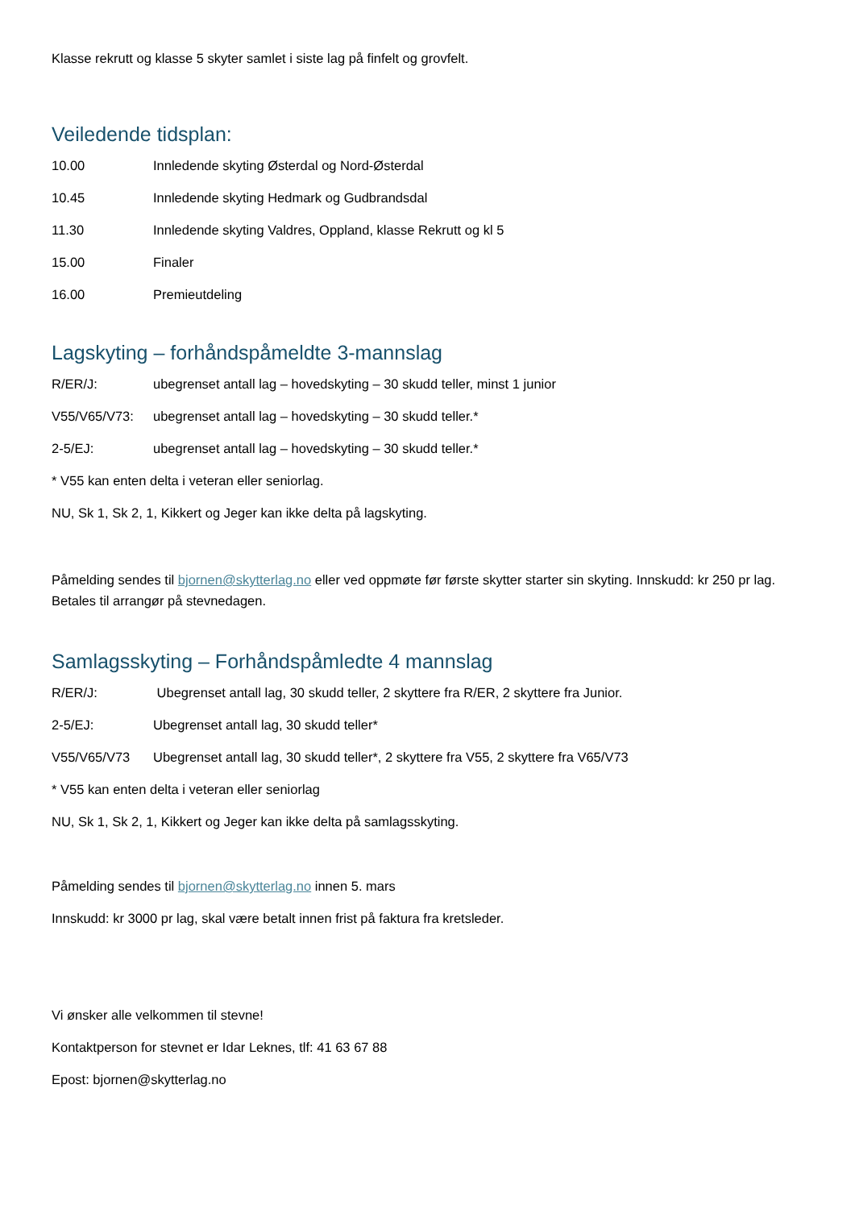Klasse rekrutt og klasse 5 skyter samlet i siste lag på finfelt og grovfelt.
Veiledende tidsplan:
10.00 Innledende skyting Østerdal og Nord-Østerdal
10.45 Innledende skyting Hedmark og Gudbrandsdal
11.30 Innledende skyting Valdres, Oppland, klasse Rekrutt og kl 5
15.00 Finaler
16.00 Premieutdeling
Lagskyting – forhåndspåmeldte 3-mannslag
R/ER/J: ubegrenset antall lag – hovedskyting – 30 skudd teller, minst 1 junior
V55/V65/V73: ubegrenset antall lag – hovedskyting – 30 skudd teller.*
2-5/EJ: ubegrenset antall lag – hovedskyting – 30 skudd teller.*
* V55 kan enten delta i veteran eller seniorlag.
NU, Sk 1, Sk 2, 1, Kikkert og Jeger kan ikke delta på lagskyting.
Påmelding sendes til bjornen@skytterlag.no eller ved oppmøte før første skytter starter sin skyting. Innskudd: kr 250 pr lag. Betales til arrangør på stevnedagen.
Samlagsskyting – Forhåndspåmledte 4 mannslag
R/ER/J: Ubegrenset antall lag, 30 skudd teller, 2 skyttere fra R/ER, 2 skyttere fra Junior.
2-5/EJ: Ubegrenset antall lag, 30 skudd teller*
V55/V65/V73 Ubegrenset antall lag, 30 skudd teller*, 2 skyttere fra V55, 2 skyttere fra V65/V73
* V55 kan enten delta i veteran eller seniorlag
NU, Sk 1, Sk 2, 1, Kikkert og Jeger kan ikke delta på samlagsskyting.
Påmelding sendes til bjornen@skytterlag.no innen 5. mars
Innskudd: kr 3000 pr lag, skal være betalt innen frist på faktura fra kretsleder.
Vi ønsker alle velkommen til stevne!
Kontaktperson for stevnet er Idar Leknes, tlf: 41 63 67 88
Epost: bjornen@skytterlag.no